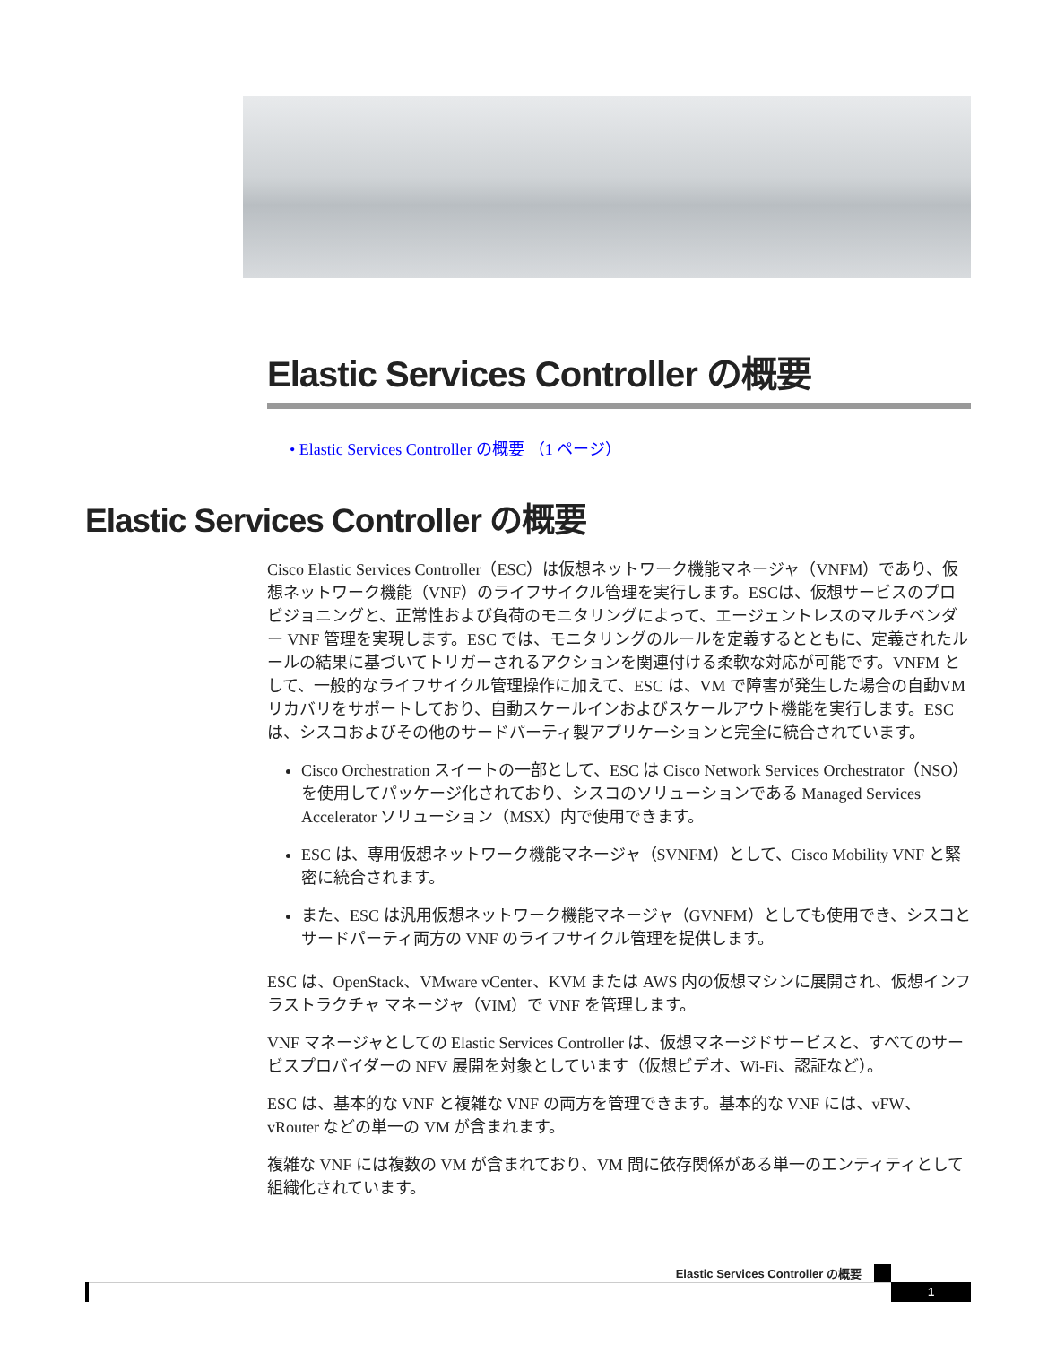Elastic Services Controller の概要
• Elastic Services Controller の概要 （1 ページ）
Elastic Services Controller の概要
Cisco Elastic Services Controller（ESC）は仮想ネットワーク機能マネージャ（VNFM）であり、仮想ネットワーク機能（VNF）のライフサイクル管理を実行します。ESCは、仮想サービスのプロビジョニングと、正常性および負荷のモニタリングによって、エージェントレスのマルチベンダー VNF 管理を実現します。ESC では、モニタリングのルールを定義するとともに、定義されたルールの結果に基づいてトリガーされるアクションを関連付ける柔軟な対応が可能です。VNFM として、一般的なライフサイクル管理操作に加えて、ESC は、VM で障害が発生した場合の自動VM リカバリをサポートしており、自動スケールインおよびスケールアウト機能を実行します。ESC は、シスコおよびその他のサードパーティ製アプリケーションと完全に統合されています。
Cisco Orchestration スイートの一部として、ESC は Cisco Network Services Orchestrator（NSO）を使用してパッケージ化されており、シスコのソリューションである Managed Services Accelerator ソリューション（MSX）内で使用できます。
ESC は、専用仮想ネットワーク機能マネージャ（SVNFM）として、Cisco Mobility VNF と緊密に統合されます。
また、ESC は汎用仮想ネットワーク機能マネージャ（GVNFM）としても使用でき、シスコとサードパーティ両方の VNF のライフサイクル管理を提供します。
ESC は、OpenStack、VMware vCenter、KVM または AWS 内の仮想マシンに展開され、仮想インフラストラクチャ マネージャ（VIM）で VNF を管理します。
VNF マネージャとしての Elastic Services Controller は、仮想マネージドサービスと、すべてのサービスプロバイダーの NFV 展開を対象としています（仮想ビデオ、Wi-Fi、認証など）。
ESC は、基本的な VNF と複雑な VNF の両方を管理できます。基本的な VNF には、vFW、vRouter などの単一の VM が含まれます。
複雑な VNF には複数の VM が含まれており、VM 間に依存関係がある単一のエンティティとして組織化されています。
Elastic Services Controller の概要
1